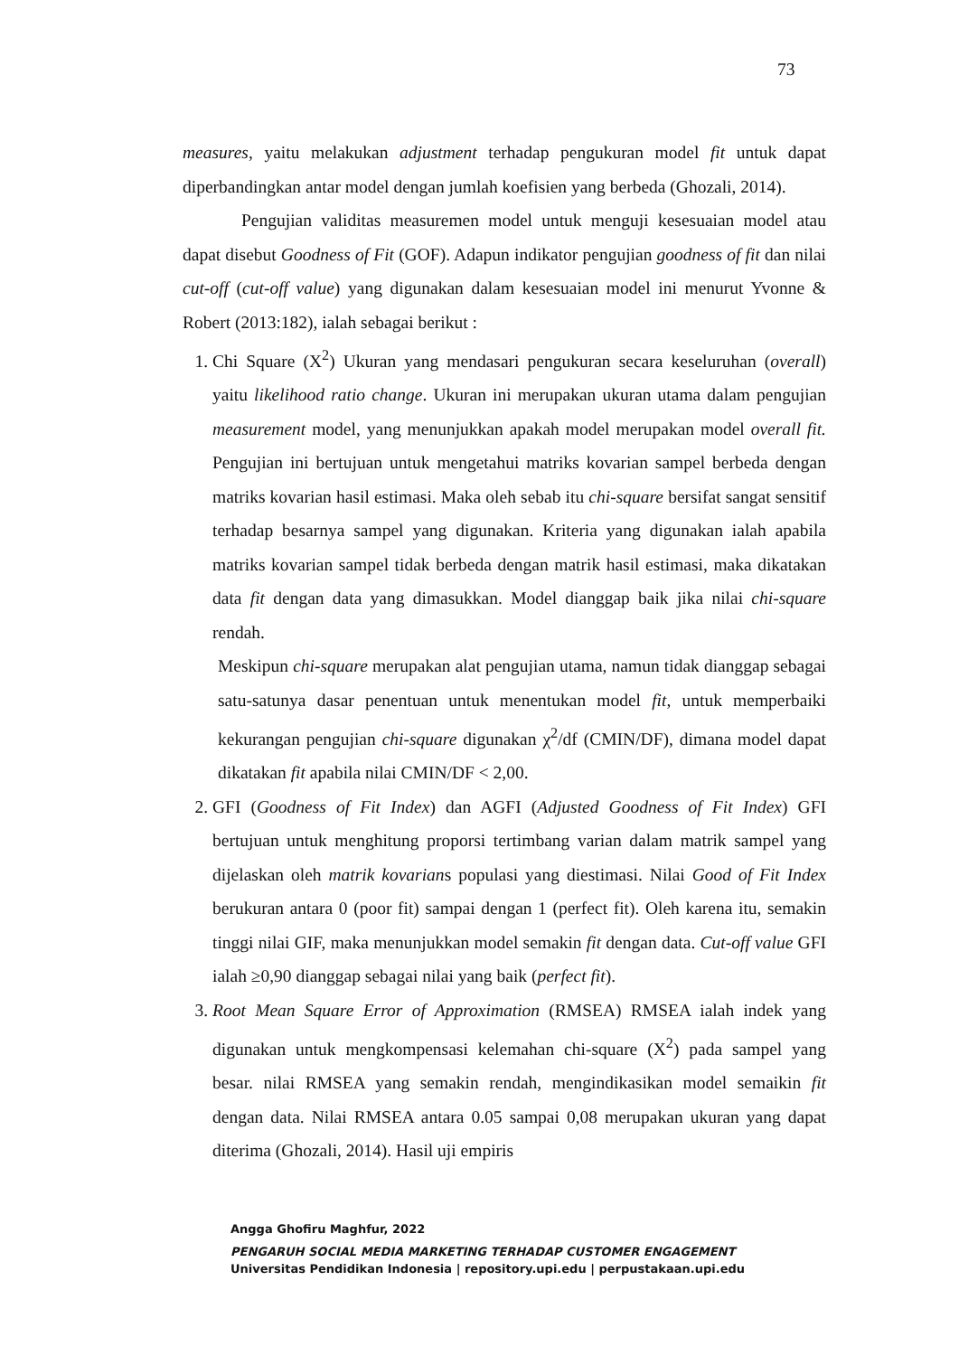73
measures, yaitu melakukan adjustment terhadap pengukuran model fit untuk dapat diperbandingkan antar model dengan jumlah koefisien yang berbeda (Ghozali, 2014).
Pengujian validitas measuremen model untuk menguji kesesuaian model atau dapat disebut Goodness of Fit (GOF). Adapun indikator pengujian goodness of fit dan nilai cut-off (cut-off value) yang digunakan dalam kesesuaian model ini menurut Yvonne & Robert (2013:182), ialah sebagai berikut :
1. Chi Square (X<sup>2</sup>) Ukuran yang mendasari pengukuran secara keseluruhan (overall) yaitu likelihood ratio change. Ukuran ini merupakan ukuran utama dalam pengujian measurement model, yang menunjukkan apakah model merupakan model overall fit. Pengujian ini bertujuan untuk mengetahui matriks kovarian sampel berbeda dengan matriks kovarian hasil estimasi. Maka oleh sebab itu chi-square bersifat sangat sensitif terhadap besarnya sampel yang digunakan. Kriteria yang digunakan ialah apabila matriks kovarian sampel tidak berbeda dengan matrik hasil estimasi, maka dikatakan data fit dengan data yang dimasukkan. Model dianggap baik jika nilai chi-square rendah.
Meskipun chi-square merupakan alat pengujian utama, namun tidak dianggap sebagai satu-satunya dasar penentuan untuk menentukan model fit, untuk memperbaiki kekurangan pengujian chi-square digunakan χ<sup>2</sup>/df (CMIN/DF), dimana model dapat dikatakan fit apabila nilai CMIN/DF < 2,00.
2. GFI (Goodness of Fit Index) dan AGFI (Adjusted Goodness of Fit Index) GFI bertujuan untuk menghitung proporsi tertimbang varian dalam matrik sampel yang dijelaskan oleh matrik kovarians populasi yang diestimasi. Nilai Good of Fit Index berukuran antara 0 (poor fit) sampai dengan 1 (perfect fit). Oleh karena itu, semakin tinggi nilai GIF, maka menunjukkan model semakin fit dengan data. Cut-off value GFI ialah ≥0,90 dianggap sebagai nilai yang baik (perfect fit).
3. Root Mean Square Error of Approximation (RMSEA) RMSEA ialah indek yang digunakan untuk mengkompensasi kelemahan chi-square (X<sup>2</sup>) pada sampel yang besar. nilai RMSEA yang semakin rendah, mengindikasikan model semaikin fit dengan data. Nilai RMSEA antara 0.05 sampai 0,08 merupakan ukuran yang dapat diterima (Ghozali, 2014). Hasil uji empiris
Angga Ghofiru Maghfur, 2022
PENGARUH SOCIAL MEDIA MARKETING TERHADAP CUSTOMER ENGAGEMENT
Universitas Pendidikan Indonesia | repository.upi.edu | perpustakaan.upi.edu